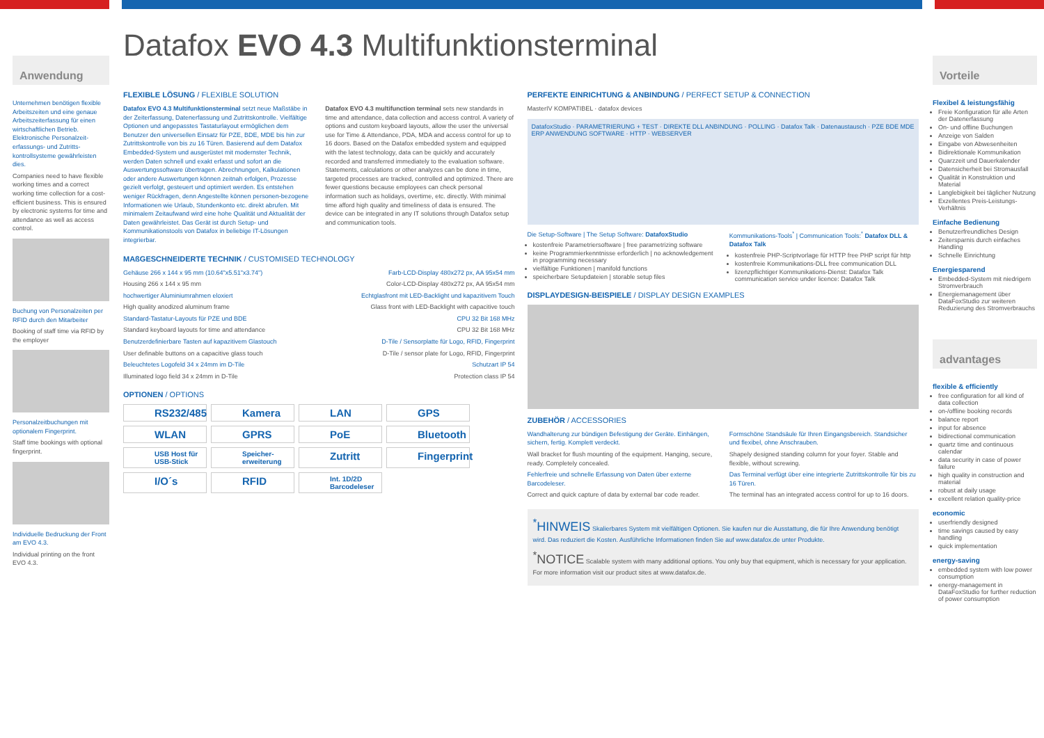Anwendung
Unternehmen benötigen flexible Arbeitszeiten und eine genaue Arbeitszeiterfassung für einen wirtschaftlichen Betrieb. Elektronische Personalzeit-erfassungs- und Zutritts-kontrollsysteme gewährleisten dies.
Companies need to have flexible working times and a correct working time collection for a cost-efficient business. This is ensured by electronic systems for time and attendance as well as access control.
Buchung von Personalzeiten per RFID durch den Mitarbeiter
Booking of staff time via RFID by the employer
Personalzeitbuchungen mit optionalem Fingerprint.
Staff time bookings with optional fingerprint.
Individuelle Bedruckung der Front am EVO 4.3.
Individual printing on the front EVO 4.3.
Datafox EVO 4.3 Multifunktionsterminal
FLEXIBLE LÖSUNG / FLEXIBLE SOLUTION
Datafox EVO 4.3 Multifunktionsterminal setzt neue Maßstäbe in der Zeiterfassung, Datenerfassung und Zutrittskontrolle. Vielfältige Optionen und angepasstes Tastaturlayout ermöglichen dem Benutzer den universellen Einsatz für PZE, BDE, MDE bis hin zur Zutrittskontrolle von bis zu 16 Türen. Basierend auf dem Datafox Embedded-System und ausgerüstet mit modernster Technik, werden Daten schnell und exakt erfasst und sofort an die Auswertungssoftware übertragen. Abrechnungen, Kalkulationen oder andere Auswertungen können zeitnah erfolgen, Prozesse gezielt verfolgt, gesteuert und optimiert werden. Es entstehen weniger Rückfragen, denn Angestellte können personen-bezogene Informationen wie Urlaub, Stundenkonto etc. direkt abrufen. Mit minimalem Zeitaufwand wird eine hohe Qualität und Aktualität der Daten gewährleistet. Das Gerät ist durch Setup- und Kommunikationstools von Datafox in beliebige IT-Lösungen integrierbar.
Datafox EVO 4.3 multifunction terminal sets new standards in time and attendance, data collection and access control. A variety of options and custom keyboard layouts, allow the user the universal use for Time & Attendance, PDA, MDA and access control for up to 16 doors. Based on the Datafox embedded system and equipped with the latest technology, data can be quickly and accurately recorded and transferred immediately to the evaluation software. Statements, calculations or other analyzes can be done in time, targeted processes are tracked, controlled and optimized. There are fewer questions because employees can check personal information such as holidays, overtime, etc. directly. With minimal time afford high quality and timeliness of data is ensured. The device can be integrated in any IT solutions through Datafox setup and communication tools.
MAßGESCHNEIDERTE TECHNIK / CUSTOMISED TECHNOLOGY
Gehäuse 266 x 144 x 95 mm (10.64"x5.51"x3.74")
Housing 266 x 144 x 95 mm
hochwertiger Aluminiumrahmen eloxiert
High quality anodized aluminum frame
Standard-Tastatur-Layouts für PZE und BDE
Standard keyboard layouts for time and attendance
Benutzerdefinierbare Tasten auf kapazitivem Glastouch
User definable buttons on a capacitive glass touch
Beleuchtetes Logofeld 34 x 24mm im D-Tile
Illuminated logo field 34 x 24mm in D-Tile
Farb-LCD-Display 480x272 px, AA 95x54 mm
Color-LCD-Display 480x272 px, AA 95x54 mm
Echtglasfront mit LED-Backlight und kapazitivem Touch
Glass front with LED-Backlight with capacitive touch
CPU 32 Bit 168 MHz
CPU 32 Bit 168 MHz
D-Tile / Sensorplatte für Logo, RFID, Fingerprint
D-Tile / sensor plate for Logo, RFID, Fingerprint
Schutzart IP 54
Protection class IP 54
OPTIONEN / OPTIONS
RS232/485
Kamera
LAN
GPS
WLAN
GPRS
PoE
Bluetooth
USB Host für USB-Stick
Speicher-erweiterung
Zutritt
Fingerprint
I/O´s
RFID
Int. 1D/2D Barcodeleser
PERFEKTE EINRICHTUNG & ANBINDUNG / PERFECT SETUP & CONNECTION
MasterIV KOMPATIBEL · datafox devices
DatafoxStudio · PARAMETRIERUNG + TEST · DIREKTE DLL ANBINDUNG · POLLING · Datafox Talk · Datenaustausch · PZE BDE MDE ERP ANWENDUNG SOFTWARE · HTTP · WEBSERVER
Die Setup-Software | The Setup Software: DatafoxStudio
kostenfreie Parametriersoftware | free parametrizing software
keine Programmierkenntnisse erforderlich | no acknowledgement in programming necessary
vielfältige Funktionen | manifold functions
speicherbare Setupdateien | storable setup files
Kommunikations-Tools<sup>*</sup> | Communication Tools:<sup>*</sup> Datafox DLL & Datafox Talk
kostenfreie PHP-Scriptvorlage für HTTP free PHP script für http
kostenfreie Kommunikations-DLL free communication DLL
lizenzpflichtiger Kommunikations-Dienst: Datafox Talk communication service under licence: Datafox Talk
DISPLAYDESIGN-BEISPIELE / DISPLAY DESIGN EXAMPLES
ZUBEHÖR / ACCESSORIES
Wandhalterung zur bündigen Befestigung der Geräte. Einhängen, sichern, fertig. Komplett verdeckt.
Wall bracket for flush mounting of the equipment. Hanging, secure, ready. Completely concealed.
Fehlerfreie und schnelle Erfassung von Daten über externe Barcodeleser.
Correct and quick capture of data by external bar code reader.
Formschöne Standsäule für Ihren Eingangsbereich. Standsicher und flexibel, ohne Anschrauben.
Shapely designed standing column for your foyer. Stable and flexible, without screwing.
Das Terminal verfügt über eine integrierte Zutrittskontrolle für bis zu 16 Türen.
The terminal has an integrated access control for up to 16 doors.
<sup>*</sup> HINWEIS Skalierbares System mit vielfältigen Optionen. Sie kaufen nur die Ausstattung, die für Ihre Anwendung benötigt wird. Das reduziert die Kosten. Ausführliche Informationen finden Sie auf www.datafox.de unter Produkte.
<sup>*</sup> NOTICE Scalable system with many additional options. You only buy that equipment, which is necessary for your application. For more information visit our product sites at www.datafox.de.
Vorteile
Flexibel & leistungsfähig
Freie Konfiguration für alle Arten der Datenerfassung
On- und offline Buchungen
Anzeige von Salden
Eingabe von Abwesenheiten
Bidirektionale Kommunikation
Quarzzeit und Dauerkalender
Datensicherheit bei Stromausfall
Qualität in Konstruktion und Material
Langlebigkeit bei täglicher Nutzung
Exzellentes Preis-Leistungs-Verhältnis
Einfache Bedienung
Benutzerfreundliches Design
Zeitersparnis durch einfaches Handling
Schnelle Einrichtung
Energiesparend
Embedded-System mit niedrigem Stromverbrauch
Energiemanagement über DataFoxStudio zur weiteren Reduzierung des Stromverbrauchs
advantages
flexible & efficiently
free configuration for all kind of data collection
on-/offline booking records
balance report
input for absence
bidirectional communication
quartz time and continuous calendar
data security in case of power failure
high quality in construction and material
robust at daily usage
excellent relation quality-price
economic
userfriendly designed
time savings caused by easy handling
quick implementation
energy-saving
embedded system with low power consumption
energy-management in DataFoxStudio for further reduction of power consumption